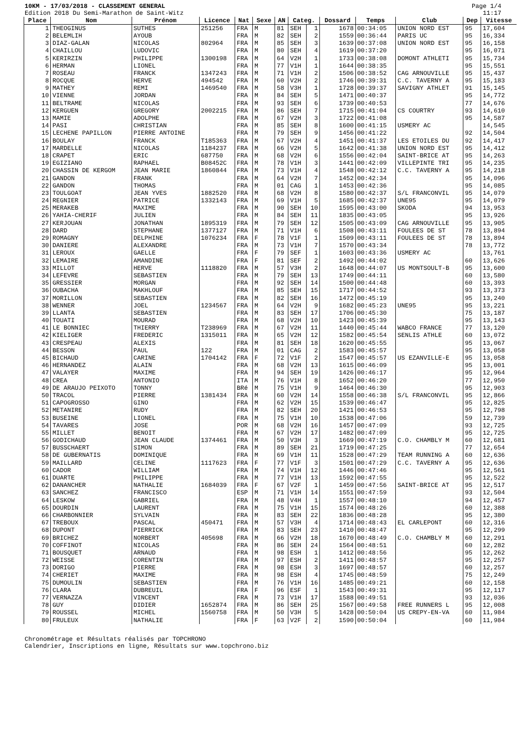10KM - 17/03/2018 - CLASSEMENT GENERAL
Edition 2018 Du Semi-Marathon de Saint-Witz
Page 1/4
11:17
| Place | Nom | Prénom | Licence | Nat | Sexe | AN | Categ. | | Dossard | Temps | Club | Dep | Vitesse |
| --- | --- | --- | --- | --- | --- | --- | --- | --- | --- | --- | --- | --- | --- |
| 1 | THEOGINUS | SUTHES | 251256 | FRA | M | 81 | SEH | 1 | 1678 | 00:34:05 | UNION NORD EST | 95 | 17,604 |
| 2 | BELEMLIH | AYOUB | | FRA | M | 82 | SEH | 2 | 1559 | 00:36:44 | PARIS UC | 95 | 16,334 |
| 3 | DIAZ-GALAN | NICOLAS | 802964 | FRA | M | 85 | SEH | 3 | 1639 | 00:37:08 | UNION NORD EST | 95 | 16,158 |
| 4 | CHAILLOU | LUDOVIC | | FRA | M | 80 | SEH | 4 | 1619 | 00:37:20 | | 95 | 16,071 |
| 5 | KERIRZIN | PHILIPPE | 1300198 | FRA | M | 64 | V2H | 1 | 1733 | 00:38:08 | DOMONT ATHLETI | 95 | 15,734 |
| 6 | HERMAN | LIONEL | | FRA | M | 77 | V1H | 1 | 1644 | 00:38:35 | | 95 | 15,551 |
| 7 | ROSEAU | FRANCK | 1347243 | FRA | M | 71 | V1H | 2 | 1506 | 00:38:52 | CAG ARNOUVILLE | 95 | 15,437 |
| 8 | ROCQUE | HERVE | 494542 | FRA | M | 60 | V2H | 2 | 1746 | 00:39:31 | C.C. TAVERNY A | 95 | 15,183 |
| 9 | MATHEY | REMI | 1469540 | FRA | M | 58 | V3H | 1 | 1728 | 00:39:37 | SAVIGNY ATHLET | 91 | 15,145 |
| 10 | VIENNE | JORDAN | | FRA | M | 84 | SEH | 5 | 1471 | 00:40:37 | | 95 | 14,772 |
| 11 | BELTRAME | NICOLAS | | FRA | M | 93 | SEH | 6 | 1739 | 00:40:53 | | 77 | 14,676 |
| 12 | KERGUEN | GREGORY | 2002215 | FRA | M | 86 | SEH | 7 | 1715 | 00:41:04 | CS COURTRY | 93 | 14,610 |
| 13 | MAMIE | ADOLPHE | | FRA | M | 67 | V2H | 3 | 1722 | 00:41:08 | | 95 | 14,587 |
| 14 | PASI | CHRISTIAN | | FRA | M | 85 | SEH | 8 | 1600 | 00:41:15 | USMERY AC | | 14,545 |
| 15 | LECHENE PAPILLON | PIERRE ANTOINE | | FRA | M | 79 | SEH | 9 | 1456 | 00:41:22 | | 92 | 14,504 |
| 16 | BOULAY | FRANCK | T185363 | FRA | M | 67 | V2H | 4 | 1451 | 00:41:37 | LES ETOILES DU | 92 | 14,417 |
| 17 | MARDELLE | NICOLAS | 1184237 | FRA | M | 66 | V2H | 5 | 1642 | 00:41:38 | UNION NORD EST | 95 | 14,412 |
| 18 | CRAPET | ERIC | 687750 | FRA | M | 68 | V2H | 6 | 1556 | 00:42:04 | SAINT-BRICE AT | 95 | 14,263 |
| 19 | EGIZIANO | RAPHAEL | B08452C | FRA | M | 78 | V1H | 3 | 1441 | 00:42:09 | VILLEPINTE TRI | 95 | 14,235 |
| 20 | CHASSIN DE KERGOM | JEAN MARIE | 1860844 | FRA | M | 73 | V1H | 4 | 1548 | 00:42:12 | C.C. TAVERNY A | 95 | 14,218 |
| 21 | GANDON | FRANK | | FRA | M | 64 | V2H | 7 | 1452 | 00:42:34 | | 95 | 14,096 |
| 22 | GANDON | THOMAS | | FRA | M | 01 | CAG | 1 | 1453 | 00:42:36 | | 95 | 14,085 |
| 23 | TOULGOAT | JEAN YVES | 1882520 | FRA | M | 68 | V2H | 8 | 1580 | 00:42:37 | S/L FRANCONVIL | 95 | 14,079 |
| 24 | REGNIER | PATRICE | 1332143 | FRA | M | 69 | V1H | 5 | 1685 | 00:42:37 | UNE95 | 95 | 14,079 |
| 25 | MERAKEB | MAXIME | | FRA | M | 90 | SEH | 10 | 1595 | 00:43:00 | SKODA | 94 | 13,953 |
| 26 | YAHIA-CHERIF | JULIEN | | FRA | M | 84 | SEH | 11 | 1835 | 00:43:05 | | 95 | 13,926 |
| 27 | KERJOUAN | JONATHAN | 1895319 | FRA | M | 79 | SEH | 12 | 1505 | 00:43:09 | CAG ARNOUVILLE | 95 | 13,905 |
| 28 | DARD | STEPHANE | 1377127 | FRA | M | 71 | V1H | 6 | 1508 | 00:43:11 | FOULEES DE ST | 78 | 13,894 |
| 29 | ROMAGNY | DELPHINE | 1076234 | FRA | F | 78 | V1F | 1 | 1509 | 00:43:11 | FOULEES DE ST | 78 | 13,894 |
| 30 | DANIERE | ALEXANDRE | | FRA | M | 73 | V1H | 7 | 1570 | 00:43:34 | | 78 | 13,772 |
| 31 | LEROUX | GAELLE | | FRA | F | 79 | SEF | 1 | 1603 | 00:43:36 | USMERY AC | | 13,761 |
| 32 | LEMAIRE | AMANDINE | | FRA | F | 81 | SEF | 2 | 1492 | 00:44:02 | | 60 | 13,626 |
| 33 | MILLOT | HERVE | 1118820 | FRA | M | 57 | V3H | 2 | 1648 | 00:44:07 | US MONTSOULT-B | 95 | 13,600 |
| 34 | LEFEVRE | SEBASTIEN | | FRA | M | 79 | SEH | 13 | 1749 | 00:44:11 | | 60 | 13,580 |
| 35 | GRESSIER | MORGAN | | FRA | M | 92 | SEH | 14 | 1500 | 00:44:48 | | 60 | 13,393 |
| 36 | OUBACHA | MAKHLOUF | | FRA | M | 85 | SEH | 15 | 1717 | 00:44:52 | | 93 | 13,373 |
| 37 | MORILLON | SEBASTIEN | | FRA | M | 82 | SEH | 16 | 1472 | 00:45:19 | | 95 | 13,240 |
| 38 | WENNER | JOEL | 1234567 | FRA | M | 64 | V2H | 9 | 1682 | 00:45:23 | UNE95 | 95 | 13,221 |
| 39 | LLANTA | SEBASTIEN | | FRA | M | 83 | SEH | 17 | 1706 | 00:45:30 | | 75 | 13,187 |
| 40 | TOUATI | MOURAD | | FRA | M | 68 | V2H | 10 | 1423 | 00:45:39 | | 95 | 13,143 |
| 41 | LE BONNIEC | THIERRY | T238969 | FRA | M | 67 | V2H | 11 | 1440 | 00:45:44 | WABCO FRANCE | 77 | 13,120 |
| 42 | KIELIGER | FREDERIC | 1315011 | FRA | M | 65 | V2H | 12 | 1582 | 00:45:54 | SENLIS ATHLE | 60 | 13,072 |
| 43 | CRESPEAU | ALEXIS | | FRA | M | 81 | SEH | 18 | 1620 | 00:45:55 | | 95 | 13,067 |
| 44 | BESSON | PAUL | 122 | FRA | M | 01 | CAG | 2 | 1583 | 00:45:57 | | 95 | 13,058 |
| 45 | BICHAUD | CARINE | 1704142 | FRA | F | 72 | V1F | 2 | 1547 | 00:45:57 | US EZANVILLE-E | 95 | 13,058 |
| 46 | HERNANDEZ | ALAIN | | FRA | M | 68 | V2H | 13 | 1615 | 00:46:09 | | 95 | 13,001 |
| 47 | VALAYER | MAXIME | | FRA | M | 94 | SEH | 19 | 1426 | 00:46:17 | | 95 | 12,964 |
| 48 | CREA | ANTONIO | | ITA | M | 76 | V1H | 8 | 1652 | 00:46:20 | | 77 | 12,950 |
| 49 | DE ARAUJO PEIXOTO | TONNY | | BRé | M | 75 | V1H | 9 | 1464 | 00:46:30 | | 95 | 12,903 |
| 50 | TRACOL | PIERRE | 1381434 | FRA | M | 60 | V2H | 14 | 1558 | 00:46:38 | S/L FRANCONVIL | 95 | 12,866 |
| 51 | CAPOGROSSO | GINO | | FRA | M | 62 | V2H | 15 | 1539 | 00:46:47 | | 95 | 12,825 |
| 52 | METANIRE | RUDY | | FRA | M | 82 | SEH | 20 | 1421 | 00:46:53 | | 95 | 12,798 |
| 53 | BUSEINE | LIONEL | | FRA | M | 75 | V1H | 10 | 1538 | 00:47:06 | | 59 | 12,739 |
| 54 | TAVARES | JOSE | | POR | M | 68 | V2H | 16 | 1457 | 00:47:09 | | 93 | 12,725 |
| 55 | MILLET | BENOIT | | FRA | M | 67 | V2H | 17 | 1482 | 00:47:09 | | 95 | 12,725 |
| 56 | GODICHAUD | JEAN CLAUDE | 1374461 | FRA | M | 50 | V3H | 3 | 1669 | 00:47:19 | C.O. CHAMBLY M | 60 | 12,681 |
| 57 | BUSSCHAERT | SIMON | | FRA | M | 89 | SEH | 21 | 1719 | 00:47:25 | | 77 | 12,654 |
| 58 | DE GUBERNATIS | DOMINIQUE | | FRA | M | 69 | V1H | 11 | 1528 | 00:47:29 | TEAM RUNNING A | 60 | 12,636 |
| 59 | MAILLARD | CELINE | 1117623 | FRA | F | 77 | V1F | 3 | 1501 | 00:47:29 | C.C. TAVERNY A | 95 | 12,636 |
| 60 | CADOR | WILLIAM | | FRA | M | 74 | V1H | 12 | 1446 | 00:47:46 | | 95 | 12,561 |
| 61 | DUARTE | PHILIPPE | | FRA | M | 77 | V1H | 13 | 1592 | 00:47:55 | | 95 | 12,522 |
| 62 | DANANCHER | NATHALIE | 1684039 | FRA | F | 67 | V2F | 1 | 1459 | 00:47:56 | SAINT-BRICE AT | 95 | 12,517 |
| 63 | SANCHEZ | FRANCISCO | | ESP | M | 71 | V1H | 14 | 1551 | 00:47:59 | | 93 | 12,504 |
| 64 | LESKOW | GABRIEL | | FRA | M | 48 | V4H | 1 | 1557 | 00:48:10 | | 94 | 12,457 |
| 65 | DOURDIN | LAURENT | | FRA | M | 75 | V1H | 15 | 1574 | 00:48:26 | | 60 | 12,388 |
| 66 | CHARBONNIER | SYLVAIN | | FRA | M | 83 | SEH | 22 | 1836 | 00:48:28 | | 95 | 12,380 |
| 67 | TREBOUX | PASCAL | 450471 | FRA | M | 57 | V3H | 4 | 1714 | 00:48:43 | EL CARLEPONT | 60 | 12,316 |
| 68 | DUPONT | PIERRICK | | FRA | M | 83 | SEH | 23 | 1410 | 00:48:47 | | 95 | 12,299 |
| 69 | BRICHEZ | NORBERT | 405698 | FRA | M | 66 | V2H | 18 | 1670 | 00:48:49 | C.O. CHAMBLY M | 60 | 12,291 |
| 70 | COFFINOT | NICOLAS | | FRA | M | 86 | SEH | 24 | 1564 | 00:48:51 | | 60 | 12,282 |
| 71 | BOUSQUET | ARNAUD | | FRA | M | 98 | ESH | 1 | 1412 | 00:48:56 | | 95 | 12,262 |
| 72 | WEISSE | CORENTIN | | FRA | M | 97 | ESH | 2 | 1411 | 00:48:57 | | 95 | 12,257 |
| 73 | DORIGO | PIERRE | | FRA | M | 98 | ESH | 3 | 1697 | 00:48:57 | | 60 | 12,257 |
| 74 | CHERIET | MAXIME | | FRA | M | 98 | ESH | 4 | 1745 | 00:48:59 | | 75 | 12,249 |
| 75 | DUMOULIN | SEBASTIEN | | FRA | M | 76 | V1H | 16 | 1485 | 00:49:21 | | 60 | 12,158 |
| 76 | CLARA | DUBREUIL | | FRA | F | 96 | ESF | 1 | 1543 | 00:49:31 | | 95 | 12,117 |
| 77 | VERNAZZA | VINCENT | | FRA | M | 73 | V1H | 17 | 1588 | 00:49:51 | | 93 | 12,036 |
| 78 | GUY | DIDIER | 1652874 | FRA | M | 86 | SEH | 25 | 1567 | 00:49:58 | FREE RUNNERS L | 95 | 12,008 |
| 79 | ROUSSEL | MICHEL | 1560758 | FRA | M | 50 | V3H | 5 | 1428 | 00:50:04 | US CREPY-EN-VA | 60 | 11,984 |
| 80 | FRULEUX | NATHALIE | | FRA | F | 63 | V2F | 2 | 1590 | 00:50:04 | | 60 | 11,984 |
Chronométrage et Résultats réalisés par TOPCHRONO
Calendrier, Inscriptions en ligne, Résultats sur www.topchrono.biz